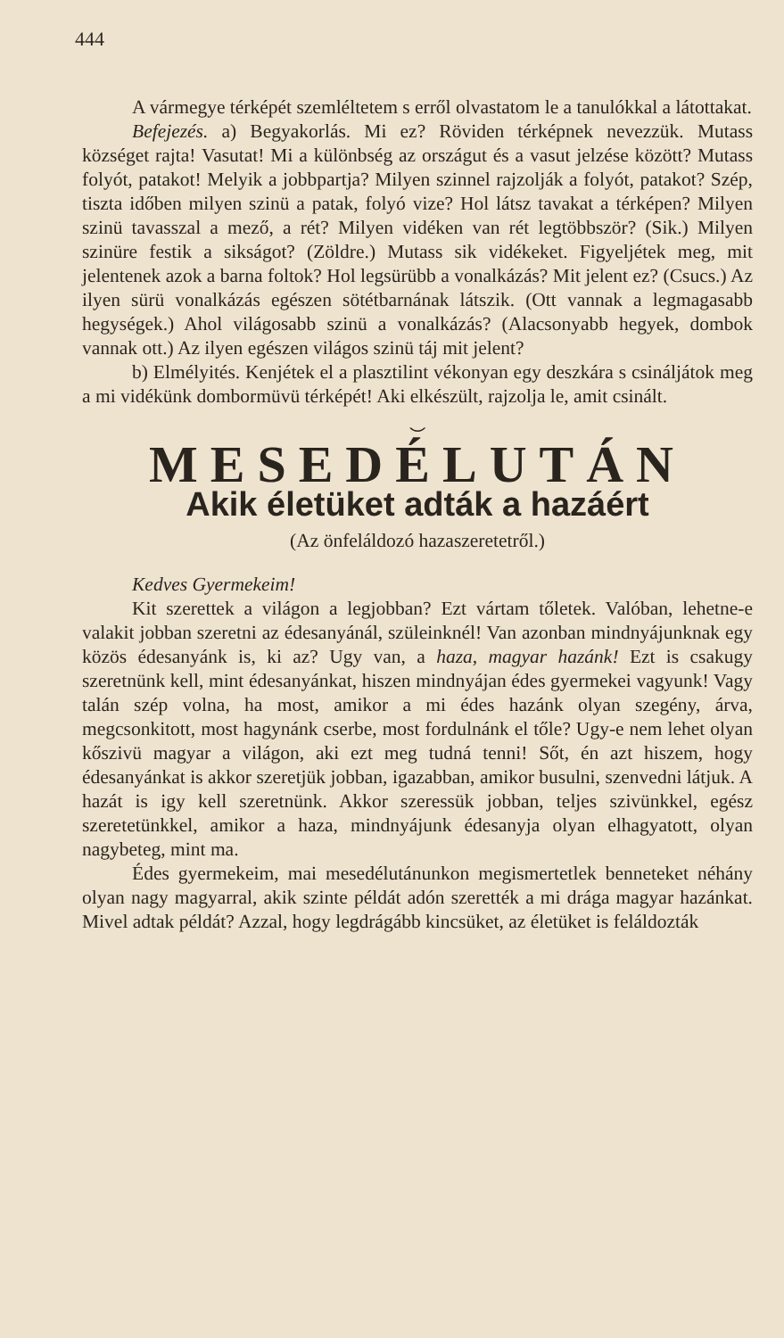444
A vármegye térképét szemléltetem s erről olvastatom le a tanulókkal a látottakat.
Befejezés. a) Begyakorlás. Mi ez? Röviden térképnek nevezzük. Mutass községet rajta! Vasutat! Mi a különbség az országut és a vasut jelzése között? Mutass folyót, patakot! Melyik a jobbpartja? Milyen szinnel rajzolják a folyót, patakot? Szép, tiszta időben milyen szinü a patak, folyó vize? Hol látsz tavakat a térképen? Milyen szinü tavasszal a mező, a rét? Milyen vidéken van rét legtöbbször? (Sik.) Milyen szinüre festik a sikságot? (Zöldre.) Mutass sik vidékeket. Figyeljétek meg, mit jelentenek azok a barna foltok? Hol legsürübb a vonalkázás? Mit jelent ez? (Csucs.) Az ilyen sürü vonalkázás egészen sötétbarnának látszik. (Ott vannak a legmagasabb hegységek.) Ahol világosabb szinü a vonalkázás? (Alacsonyabb hegyek, dombok vannak ott.) Az ilyen egészen világos szinü táj mit jelent?
b) Elmélyités. Kenjétek el a plasztilint vékonyan egy deszkára s csináljátok meg a mi vidékünk dombormüvü térképét! Aki elkészült, rajzolja le, amit csinált.
⌣
MESEDÉLUTÁN
Akik életüket adták a hazáért
(Az önfeláldozó hazaszeretetről.)
Kedves Gyermekeim!
Kit szerettek a világon a legjobban? Ezt vártam tőletek. Valóban, lehetne-e valakit jobban szeretni az édesanyánál, szüleinknél! Van azonban mindnyájunknak egy közös édesanyánk is, ki az? Ugy van, a haza, magyar hazánk! Ezt is csakugy szeretnünk kell, mint édesanyánkat, hiszen mindnyájan édes gyermekei vagyunk! Vagy talán szép volna, ha most, amikor a mi édes hazánk olyan szegény, árva, megcsonkitott, most hagynánk cserbe, most fordulnánk el tőle? Ugy-e nem lehet olyan kőszivü magyar a világon, aki ezt meg tudná tenni! Sőt, én azt hiszem, hogy édesanyánkat is akkor szeretjük jobban, igazabban, amikor busulni, szenvedni látjuk. A hazát is igy kell szeretnünk. Akkor szeressük jobban, teljes szivünkkel, egész szeretetünkkel, amikor a haza, mindnyájunk édesanyja olyan elhagyatott, olyan nagybeteg, mint ma.
Édes gyermekeim, mai mesedélutánunkon megismertetlek benneteket néhány olyan nagy magyarral, akik szinte példát adón szerették a mi drága magyar hazánkat. Mivel adtak példát? Azzal, hogy legdrágább kincsüket, az életüket is feláldozták